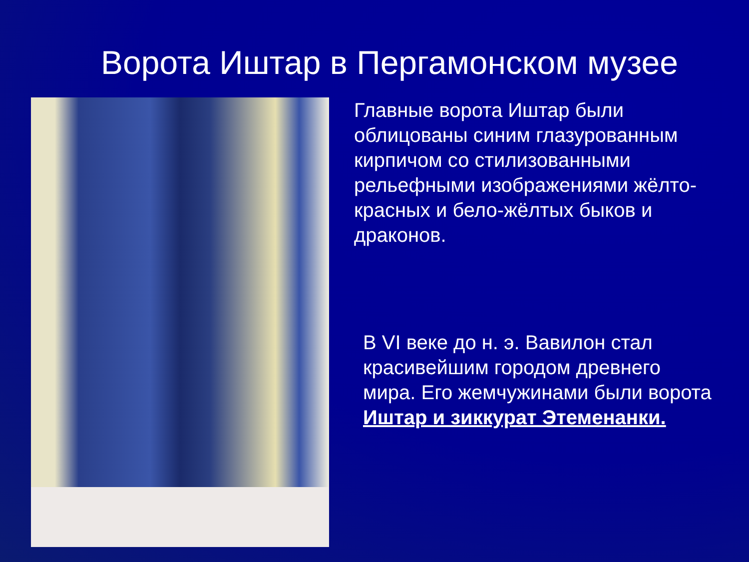Ворота Иштар в Пергамонском музее
Главные ворота Иштар были облицованы синим глазурованным кирпичом со стилизованными рельефными изображениями жёлто-красных и бело-жёлтых быков и драконов.
В VI веке до н. э. Вавилон стал красивейшим городом древнего мира. Его жемчужинами были ворота Иштар и зиккурат Этеменанки.